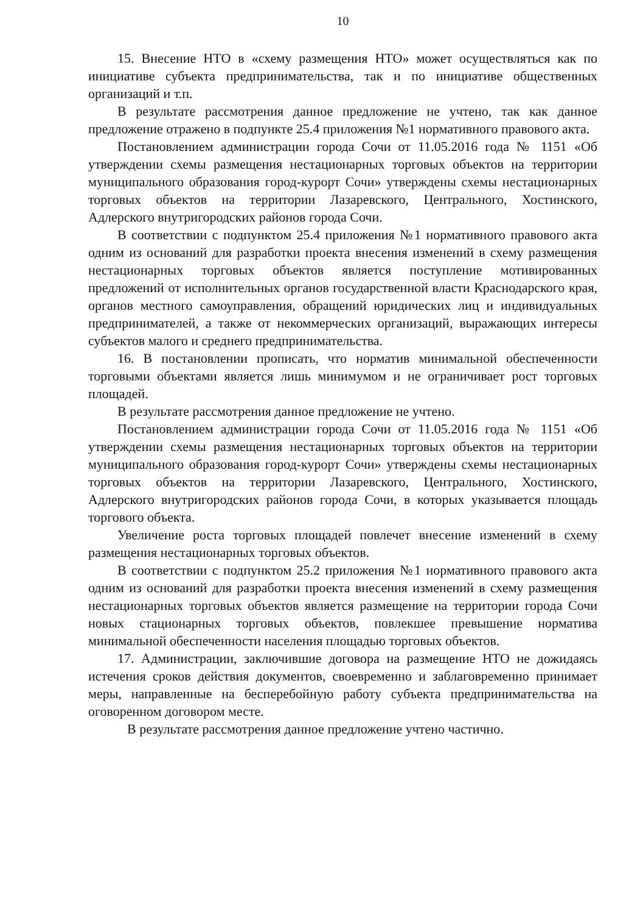10
15. Внесение НТО в «схему размещения НТО» может осуществляться как по инициативе субъекта предпринимательства, так и по инициативе общественных организаций и т.п.
В результате рассмотрения данное предложение не учтено, так как данное предложение отражено в подпункте 25.4 приложения №1 нормативного правового акта.
Постановлением администрации города Сочи от 11.05.2016 года № 1151 «Об утверждении схемы размещения нестационарных торговых объектов на территории муниципального образования город-курорт Сочи» утверждены схемы нестационарных торговых объектов на территории Лазаревского, Центрального, Хостинского, Адлерского внутригородских районов города Сочи.
В соответствии с подпунктом 25.4 приложения №1 нормативного правового акта одним из оснований для разработки проекта внесения изменений в схему размещения нестационарных торговых объектов является поступление мотивированных предложений от исполнительных органов государственной власти Краснодарского края, органов местного самоуправления, обращений юридических лиц и индивидуальных предпринимателей, а также от некоммерческих организаций, выражающих интересы субъектов малого и среднего предпринимательства.
16. В постановлении прописать, что норматив минимальной обеспеченности торговыми объектами является лишь минимумом и не ограничивает рост торговых площадей.
В результате рассмотрения данное предложение не учтено.
Постановлением администрации города Сочи от 11.05.2016 года № 1151 «Об утверждении схемы размещения нестационарных торговых объектов на территории муниципального образования город-курорт Сочи» утверждены схемы нестационарных торговых объектов на территории Лазаревского, Центрального, Хостинского, Адлерского внутригородских районов города Сочи, в которых указывается площадь торгового объекта.
Увеличение роста торговых площадей повлечет внесение изменений в схему размещения нестационарных торговых объектов.
В соответствии с подпунктом 25.2 приложения №1 нормативного правового акта одним из оснований для разработки проекта внесения изменений в схему размещения нестационарных торговых объектов является размещение на территории города Сочи новых стационарных торговых объектов, повлекшее превышение норматива минимальной обеспеченности населения площадью торговых объектов.
17. Администрации, заключившие договора на размещение НТО не дожидаясь истечения сроков действия документов, своевременно и заблаговременно принимает меры, направленные на бесперебойную работу субъекта предпринимательства на оговоренном договором месте.
В результате рассмотрения данное предложение учтено частично.